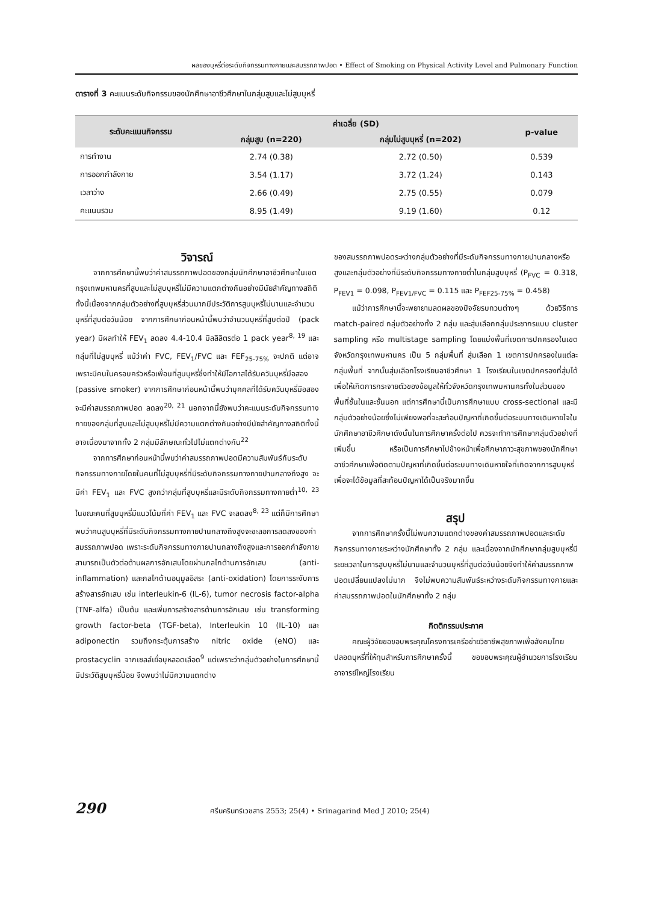ผลของบุหรี่ต่อระดับกิจกรรมทางกายและสมรรถภาพปอด • Effect of Smoking on Physical Activity Level and Pulmonary Function
ตารางที่ 3 คะแนนระดับกิจกรรมของนักศึกษาอาชีวศึกษาในกลุ่มสูบและไม่สูบบุหรี่
| ระดับคะแนนกิจกรรม | ค่าเฉลี่ย (SD) | | p-value |
| --- | --- | --- | --- |
| | กลุ่มสูบ (n=220) | กลุ่มไม่สูบบุหรี่ (n=202) | |
| การทำงาน | 2.74 (0.38) | 2.72 (0.50) | 0.539 |
| การออกกำลังกาย | 3.54 (1.17) | 3.72 (1.24) | 0.143 |
| เวลาว่าง | 2.66 (0.49) | 2.75 (0.55) | 0.079 |
| คะแนนรวม | 8.95 (1.49) | 9.19 (1.60) | 0.12 |
วิจารณ์
จากการศึกษานี้พบว่าค่าสมรรถภาพปอดของกลุ่มนักศึกษาอาชีวศึกษาในเขตกรุงเทพมหานครที่สูบและไม่สูบบุหรี่ไม่มีความแตกต่างกันอย่างมีนัยสำคัญทางสถิติ ทั้งนี้เนื่องจากกลุ่มตัวอย่างที่สูบบุหรี่ส่วนมากมีประวัติการสูบบุหรี่ไม่นานและจำนวนบุหรี่ที่สูบต่อวันน้อย จากการศึกษาก่อนหน้านี้พบว่าจำนวนบุหรี่ที่สูบต่อปี (pack year) มีผลทำให้ FEV<sub>1</sub> ลดลง 4.4-10.4 มิลลิลิตรต่อ 1 pack year<sup>8, 19</sup> และกลุ่มที่ไม่สูบบุหรี่ แม้ว่าค่า FVC, FEV<sub>1</sub>/FVC และ FEF<sub>25-75%</sub> จะปกติ แต่อาจเพราะมีคนในครอบครัวหรือเพื่อนที่สูบบุหรี่ซึ่งทำให้มีโอกาสได้รับควันบุหรี่มือสอง (passive smoker) จากการศึกษาก่อนหน้านี้พบว่าบุคคลที่ได้รับควันบุหรี่มือสอง จะมีค่าสมรรถภาพปอด ลดลง<sup>20, 21</sup> นอกจากนี้ยังพบว่าคะแนนระดับกิจกรรมทางกายของกลุ่มที่สูบและไม่สูบบุหรี่ไม่มีความแตกต่างกันอย่างมีนัยสำคัญทางสถิติทั้งนี้อาจเนื่องมาจากทั้ง 2 กลุ่มมีลักษณะทั่วไปไม่แตกต่างกัน<sup>22</sup>
จากการศึกษาก่อนหน้านี้พบว่าค่าสมรรถภาพปอดมีความสัมพันธ์กับระดับกิจกรรมทางกายโดยในคนที่ไม่สูบบุหรี่ที่มีระดับกิจกรรมทางกายปานกลางถึงสูง จะมีค่า FEV<sub>1</sub> และ FVC สูงกว่ากลุ่มที่สูบบุหรี่และมีระดับกิจกรรมทางกายต่ำ<sup>10, 23</sup> ในขณะคนที่สูบบุหรี่มีแนวโน้มที่ค่า FEV<sub>1</sub> และ FVC จะลดลง<sup>8, 23</sup> แต่ก็มีการศึกษาพบว่าคนสูบบุหรี่ที่มีระดับกิจกรรมทางกายปานกลางถึงสูงจะชะลอการลดลงของค่าสมรรถภาพปอด เพราะระดับกิจกรรมทางกายปานกลางถึงสูงและการออกกำลังกายสามารถเป็นตัวต่อต้านผลการอักเสบโดยผ่านกลไกต้านการอักเสบ (anti-inflammation) และกลไกต้านอนุมูลอิสระ (anti-oxidation) โดยการระงับการสร้างสารอักเสบ เช่น interleukin-6 (IL-6), tumor necrosis factor-alpha (TNF-alfa) เป็นต้น และเพิ่มการสร้างสารต้านการอักเสบ เช่น transforming growth factor-beta (TGF-beta), Interleukin 10 (IL-10) และ adiponectin รวมถึงกระตุ้นการสร้าง nitric oxide (eNO) และ prostacyclin จากเซลล์เยื่อบุหลอดเลือด<sup>9</sup> แต่เพราะว่ากลุ่มตัวอย่างในการศึกษานี้มีประวัติสูบบุหรี่น้อย จึงพบว่าไม่มีความแตกต่าง
ของสมรรถภาพปอดระหว่างกลุ่มตัวอย่างที่มีระดับกิจกรรมทางกายปานกลางหรือสูงและกลุ่มตัวอย่างที่มีระดับกิจกรรมทางกายต่ำในกลุ่มสูบบุหรี่ (P<sub>FVC</sub> = 0.318, P<sub>FEV1</sub> = 0.098, P<sub>FEV1/FVC</sub> = 0.115 และ P<sub>FEF25-75%</sub> = 0.458)
แม้ว่าการศึกษานี้จะพยายามลดผลของปัจจัยรบกวนต่างๆ ด้วยวิธีการ match-paired กลุ่มตัวอย่างทั้ง 2 กลุ่ม และสุ่มเลือกกลุ่มประชากรแบบ cluster sampling หรือ multistage sampling โดยแบ่งพื้นที่เขตการปกครองในเขตจังหวัดกรุงเทพมหานคร เป็น 5 กลุ่มพื้นที่ สุ่มเลือก 1 เขตการปกครองในแต่ละกลุ่มพื้นที่ จากนั้นสุ่มเลือกโรงเรียนอาชีวศึกษา 1 โรงเรียนในเขตปกครองที่สุ่มได้ เพื่อให้เกิดการกระจายตัวของข้อมูลให้ทั่วจังหวัดกรุงเทพมหานครทั้งในส่วนของพื้นที่ชั้นในและชั้นนอก แต่การศึกษานี้เป็นการศึกษาแบบ cross-sectional และมีกลุ่มตัวอย่างน้อยซึ่งไม่เพียงพอที่จะสะท้อนปัญหาที่เกิดขึ้นต่อระบบทางเดินหายใจในนักศึกษาอาชีวศึกษาดังนั้นในการศึกษาครั้งต่อไป ควรจะทำการศึกษากลุ่มตัวอย่างที่เพิ่มขึ้น หรือเป็นการศึกษาไปข้างหน้าเพื่อศึกษาภาวะสุขภาพของนักศึกษาอาชีวศึกษาเพื่อติดตามปัญหาที่เกิดขึ้นต่อระบบทางเดินหายใจที่เกิดจากการสูบบุหรี่เพื่อจะได้ข้อมูลที่สะท้อนปัญหาได้เป็นจริงมากขึ้น
สรุป
จากการศึกษาครั้งนี้ไม่พบความแตกต่างของค่าสมรรถภาพปอดและระดับกิจกรรมทางกายระหว่างนักศึกษาทั้ง 2 กลุ่ม และเนื่องจากนักศึกษากลุ่มสูบบุหรี่มีระยะเวลาในการสูบบุหรี่ไม่นานและจำนวนบุหรี่ที่สูบต่อวันน้อยจึงทำให้ค่าสมรรถภาพปอดเปลี่ยนแปลงไม่มาก จึงไม่พบความสัมพันธ์ระหว่างระดับกิจกรรมทางกายและค่าสมรรถภาพปอดในนักศึกษาทั้ง 2 กลุ่ม
กิตติกรรมประกาศ
คณะผู้วิจัยขอขอบพระคุณโครงการเครือข่ายวิชาชีพสุขภาพเพื่อสังคมไทยปลอดบุหรี่ที่ให้ทุนสำหรับการศึกษาครั้งนี้ ขอขอบพระคุณผู้อำนวยการโรงเรียน อาจารย์ใหญ่โรงเรียน
290 ศรีนครินทร์เวชสาร 2553; 25(4) • Srinagarind Med J 2010; 25(4)